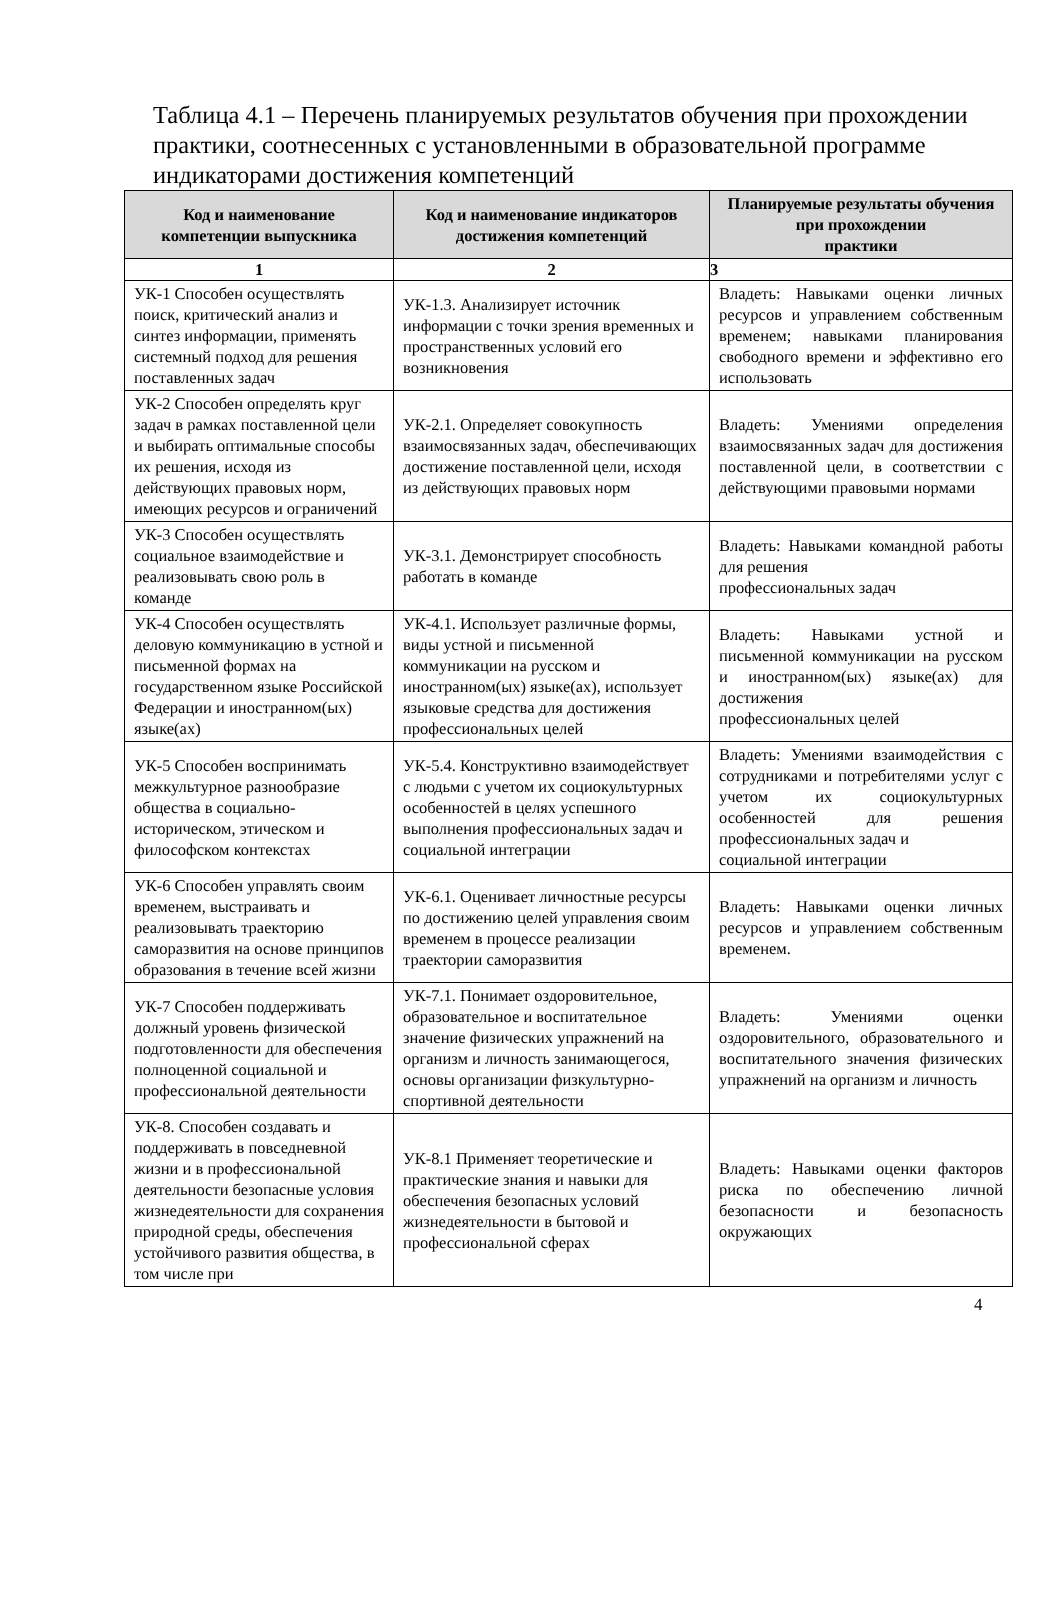Таблица 4.1 – Перечень планируемых результатов обучения при прохождении практики, соотнесенных с установленными в образовательной программе индикаторами достижения компетенций
| Код и наименование компетенции выпускника | Код и наименование индикаторов достижения компетенций | Планируемые результаты обучения при прохождении практики |
| --- | --- | --- |
| 1 | 2 | 3 |
| УК-1 Способен осуществлять поиск, критический анализ и синтез информации, применять системный подход для решения поставленных задач | УК-1.3. Анализирует источник информации с точки зрения временных и пространственных условий его возникновения | Владеть: Навыками оценки личных ресурсов и управлением собственным временем; навыками планирования свободного времени и эффективно его использовать |
| УК-2 Способен определять круг задач в рамках поставленной цели и выбирать оптимальные способы их решения, исходя из действующих правовых норм, имеющих ресурсов и ограничений | УК-2.1. Определяет совокупность взаимосвязанных задач, обеспечивающих достижение поставленной цели, исходя из действующих правовых норм | Владеть: Умениями определения взаимосвязанных задач для достижения поставленной цели, в соответствии с действующими правовыми нормами |
| УК-3 Способен осуществлять социальное взаимодействие и реализовывать свою роль в команде | УК-3.1. Демонстрирует способность работать в команде | Владеть: Навыками командной работы для решения профессиональных задач |
| УК-4 Способен осуществлять деловую коммуникацию в устной и письменной формах на государственном языке Российской Федерации и иностранном(ых) языке(ах) | УК-4.1. Использует различные формы, виды устной и письменной коммуникации на русском и иностранном(ых) языке(ах), использует языковые средства для достижения профессиональных целей | Владеть: Навыками устной и письменной коммуникации на русском и иностранном(ых) языке(ах) для достижения профессиональных целей |
| УК-5 Способен воспринимать межкультурное разнообразие общества в социально-историческом, этическом и философском контекстах | УК-5.4. Конструктивно взаимодействует с людьми с учетом их социокультурных особенностей в целях успешного выполнения профессиональных задач и социальной интеграции | Владеть: Умениями взаимодействия с сотрудниками и потребителями услуг с учетом их социокультурных особенностей для решения профессиональных задач и социальной интеграции |
| УК-6 Способен управлять своим временем, выстраивать и реализовывать траекторию саморазвития на основе принципов образования в течение всей жизни | УК-6.1. Оценивает личностные ресурсы по достижению целей управления своим временем в процессе реализации траектории саморазвития | Владеть: Навыками оценки личных ресурсов и управлением собственным временем. |
| УК-7 Способен поддерживать должный уровень физической подготовленности для обеспечения полноценной социальной и профессиональной деятельности | УК-7.1. Понимает оздоровительное, образовательное и воспитательное значение физических упражнений на организм и личность занимающегося, основы организации физкультурно-спортивной деятельности | Владеть: Умениями оценки оздоровительного, образовательного и воспитательного значения физических упражнений на организм и личность |
| УК-8. Способен создавать и поддерживать в повседневной жизни и в профессиональной деятельности безопасные условия жизнедеятельности для сохранения природной среды, обеспечения устойчивого развития общества, в том числе при | УК-8.1 Применяет теоретические и практические знания и навыки для обеспечения безопасных условий жизнедеятельности в бытовой и профессиональной сферах | Владеть: Навыками оценки факторов риска по обеспечению личной безопасности и безопасность окружающих |
4